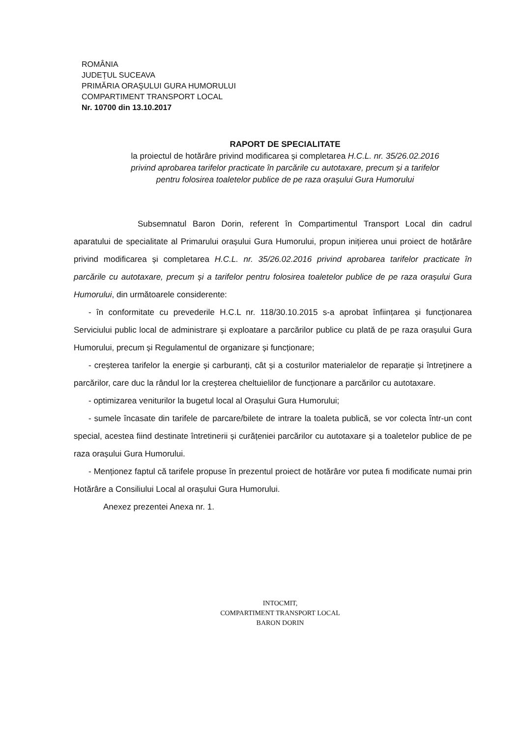ROMÂNIA
JUDEȚUL SUCEAVA
PRIMĂRIA ORAŞULUI GURA HUMORULUI
COMPARTIMENT TRANSPORT LOCAL
Nr. 10700 din 13.10.2017
RAPORT DE SPECIALITATE
la proiectul de hotărâre privind modificarea și completarea H.C.L. nr. 35/26.02.2016
privind aprobarea tarifelor practicate în parcările cu autotaxare, precum și a tarifelor
pentru folosirea toaletelor publice de pe raza orașului Gura Humorului
Subsemnatul Baron Dorin, referent în Compartimentul Transport Local din cadrul aparatului de specialitate al Primarului orașului Gura Humorului, propun inițierea unui proiect de hotărâre privind modificarea și completarea H.C.L. nr. 35/26.02.2016 privind aprobarea tarifelor practicate în parcările cu autotaxare, precum și a tarifelor pentru folosirea toaletelor publice de pe raza orașului Gura Humorului, din următoarele considerente:
- în conformitate cu prevederile H.C.L nr. 118/30.10.2015 s-a aprobat înființarea și funcționarea Serviciului public local de administrare și exploatare a parcărilor publice cu plată de pe raza orașului Gura Humorului, precum și Regulamentul de organizare și funcționare;
- creșterea tarifelor la energie și carburanți, cât și a costurilor materialelor de reparație și întreținere a parcărilor, care duc la rândul lor la creșterea cheltuielilor de funcționare a parcărilor cu autotaxare.
- optimizarea veniturilor la bugetul local al Orașului Gura Humorului;
- sumele încasate din tarifele de parcare/bilete de intrare la toaleta publică, se vor colecta într-un cont special, acestea fiind destinate întretinerii și curățeniei parcărilor cu autotaxare și a toaletelor publice de pe raza orașului Gura Humorului.
- Menționez faptul că tarifele propuse în prezentul proiect de hotărâre vor putea fi modificate numai prin Hotărâre a Consiliului Local al orașului Gura Humorului.
Anexez prezentei Anexa nr. 1.
INTOCMIT,
COMPARTIMENT TRANSPORT LOCAL
BARON DORIN